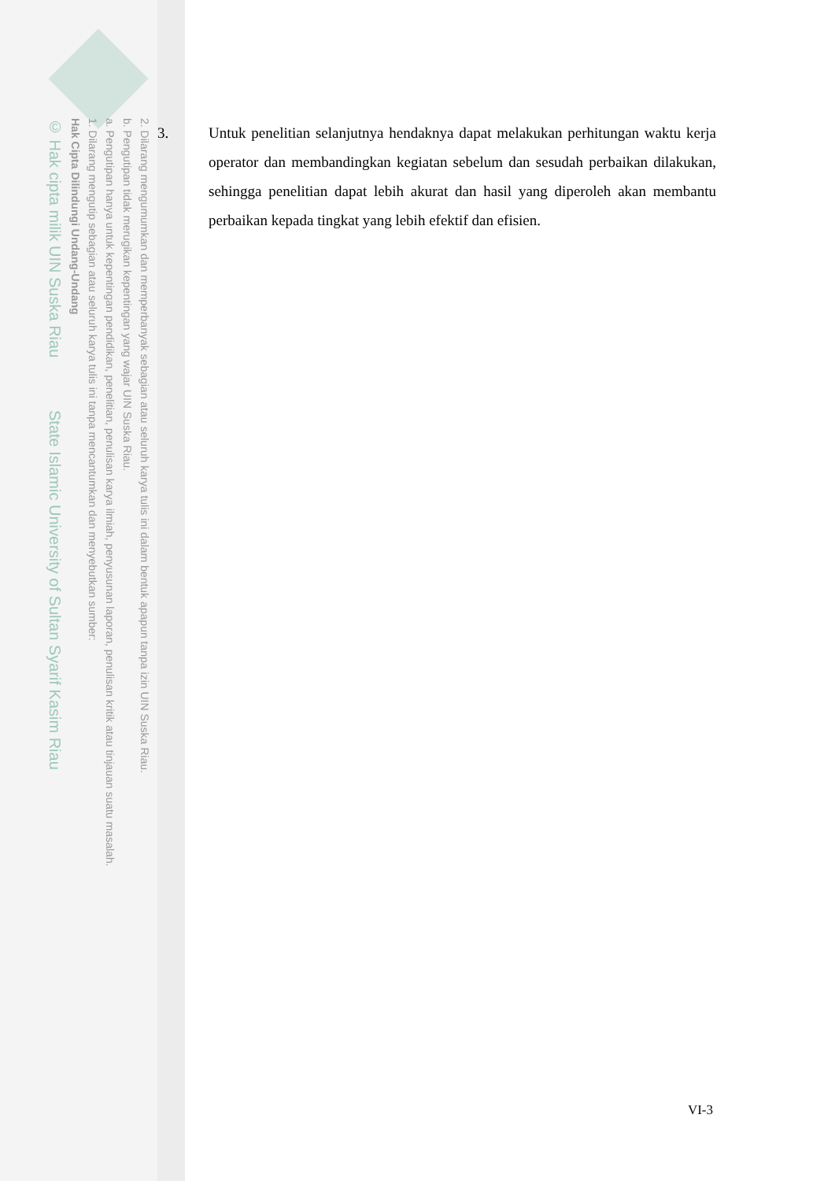2. Dilarang mengumumkan dan memperbanyak sebagian atau seluruh karya tulis ini dalam bentuk apapun tanpa izin UIN Suska Riau.
b. Pengutipan tidak merugikan kepentingan yang wajar UIN Suska Riau.
a. Pengutipan hanya untuk kepentingan pendidikan, penelitian, penulisan karya ilmiah, penyusunan laporan, penulisan kritik atau tinjauan suatu masalah.
1. Dilarang mengutip sebagian atau seluruh karya tulis ini tanpa mencantumkan dan menyebutkan sumber:
Hak Cipta Dilindungi Undang-Undang
© Hak cipta milik UIN Suska Riau State Islamic University of Sultan Syarif Kasim Riau
3. Untuk penelitian selanjutnya hendaknya dapat melakukan perhitungan waktu kerja operator dan membandingkan kegiatan sebelum dan sesudah perbaikan dilakukan, sehingga penelitian dapat lebih akurat dan hasil yang diperoleh akan membantu perbaikan kepada tingkat yang lebih efektif dan efisien.
VI-3